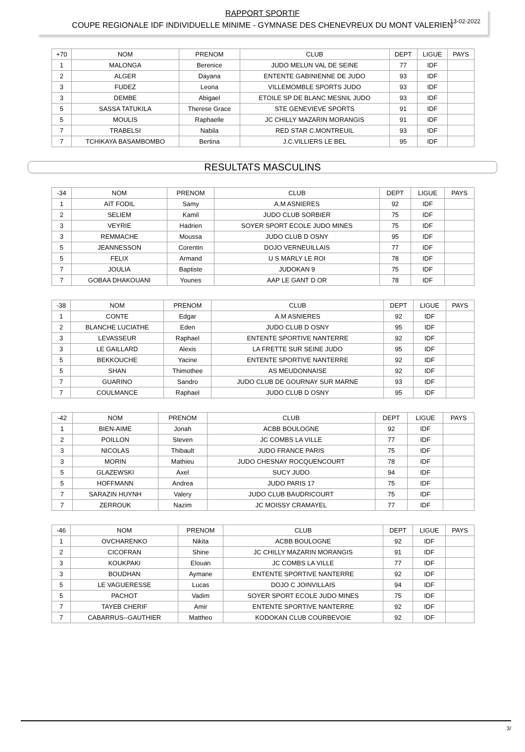13-02-2022
RAPPORT SPORTIF
COUPE REGIONALE IDF INDIVIDUELLE MINIME - GYMNASE DES CHENEVREUX DU MONT VALERIEN
| +70 | NOM | PRENOM | CLUB | DEPT | LIGUE | PAYS |
| --- | --- | --- | --- | --- | --- | --- |
| 1 | MALONGA | Berenice | JUDO MELUN VAL DE SEINE | 77 | IDF | |
| 2 | ALGER | Dayana | ENTENTE GABINIENNE DE JUDO | 93 | IDF | |
| 3 | FUDEZ | Leona | VILLEMOMBLE SPORTS JUDO | 93 | IDF | |
| 3 | DEMBE | Abigael | ETOILE SP DE BLANC MESNIL JUDO | 93 | IDF | |
| 5 | SASSA TATUKILA | Therese Grace | STE GENEVIEVE SPORTS | 91 | IDF | |
| 5 | MOULIS | Raphaelle | JC CHILLY MAZARIN MORANGIS | 91 | IDF | |
| 7 | TRABELSI | Nabila | RED STAR C.MONTREUIL | 93 | IDF | |
| 7 | TCHIKAYA BASAMBOMBO | Bertina | J.C.VILLIERS LE BEL | 95 | IDF | |
RESULTATS MASCULINS
| -34 | NOM | PRENOM | CLUB | DEPT | LIGUE | PAYS |
| --- | --- | --- | --- | --- | --- | --- |
| 1 | AIT FODIL | Samy | A.M ASNIERES | 92 | IDF | |
| 2 | SELIEM | Kamil | JUDO CLUB SORBIER | 75 | IDF | |
| 3 | VEYRIE | Hadrien | SOYER SPORT ECOLE JUDO MINES | 75 | IDF | |
| 3 | REMMACHE | Moussa | JUDO CLUB D OSNY | 95 | IDF | |
| 5 | JEANNESSON | Corentin | DOJO VERNEUILLAIS | 77 | IDF | |
| 5 | FELIX | Armand | U S MARLY LE ROI | 78 | IDF | |
| 7 | JOULIA | Baptiste | JUDOKAN 9 | 75 | IDF | |
| 7 | GOBAA DHAKOUANI | Younes | AAP LE GANT D OR | 78 | IDF | |
| -38 | NOM | PRENOM | CLUB | DEPT | LIGUE | PAYS |
| --- | --- | --- | --- | --- | --- | --- |
| 1 | CONTE | Edgar | A.M ASNIERES | 92 | IDF | |
| 2 | BLANCHE LUCIATHE | Eden | JUDO CLUB D OSNY | 95 | IDF | |
| 3 | LEVASSEUR | Raphael | ENTENTE SPORTIVE NANTERRE | 92 | IDF | |
| 3 | LE GAILLARD | Alexis | LA FRETTE SUR SEINE JUDO | 95 | IDF | |
| 5 | BEKKOUCHE | Yacine | ENTENTE SPORTIVE NANTERRE | 92 | IDF | |
| 5 | SHAN | Thimothee | AS MEUDONNAISE | 92 | IDF | |
| 7 | GUARINO | Sandro | JUDO CLUB DE GOURNAY SUR MARNE | 93 | IDF | |
| 7 | COULMANCE | Raphael | JUDO CLUB D OSNY | 95 | IDF | |
| -42 | NOM | PRENOM | CLUB | DEPT | LIGUE | PAYS |
| --- | --- | --- | --- | --- | --- | --- |
| 1 | BIEN-AIME | Jonah | ACBB BOULOGNE | 92 | IDF | |
| 2 | POILLON | Steven | JC COMBS LA VILLE | 77 | IDF | |
| 3 | NICOLAS | Thibault | JUDO FRANCE PARIS | 75 | IDF | |
| 3 | MORIN | Mathieu | JUDO CHESNAY ROCQUENCOURT | 78 | IDF | |
| 5 | GLAZEWSKI | Axel | SUCY JUDO | 94 | IDF | |
| 5 | HOFFMANN | Andrea | JUDO PARIS 17 | 75 | IDF | |
| 7 | SARAZIN HUYNH | Valery | JUDO CLUB BAUDRICOURT | 75 | IDF | |
| 7 | ZERROUK | Nazim | JC MOISSY CRAMAYEL | 77 | IDF | |
| -46 | NOM | PRENOM | CLUB | DEPT | LIGUE | PAYS |
| --- | --- | --- | --- | --- | --- | --- |
| 1 | OVCHARENKO | Nikita | ACBB BOULOGNE | 92 | IDF | |
| 2 | CICOFRAN | Shine | JC CHILLY MAZARIN MORANGIS | 91 | IDF | |
| 3 | KOUKPAKI | Elouan | JC COMBS LA VILLE | 77 | IDF | |
| 3 | BOUDHAN | Aymane | ENTENTE SPORTIVE NANTERRE | 92 | IDF | |
| 5 | LE VAGUERESSE | Lucas | DOJO C JOINVILLAIS | 94 | IDF | |
| 5 | PACHOT | Vadim | SOYER SPORT ECOLE JUDO MINES | 75 | IDF | |
| 7 | TAYEB CHERIF | Amir | ENTENTE SPORTIVE NANTERRE | 92 | IDF | |
| 7 | CABARRUS--GAUTHIER | Mattheo | KODOKAN CLUB COURBEVOIE | 92 | IDF | |
3/